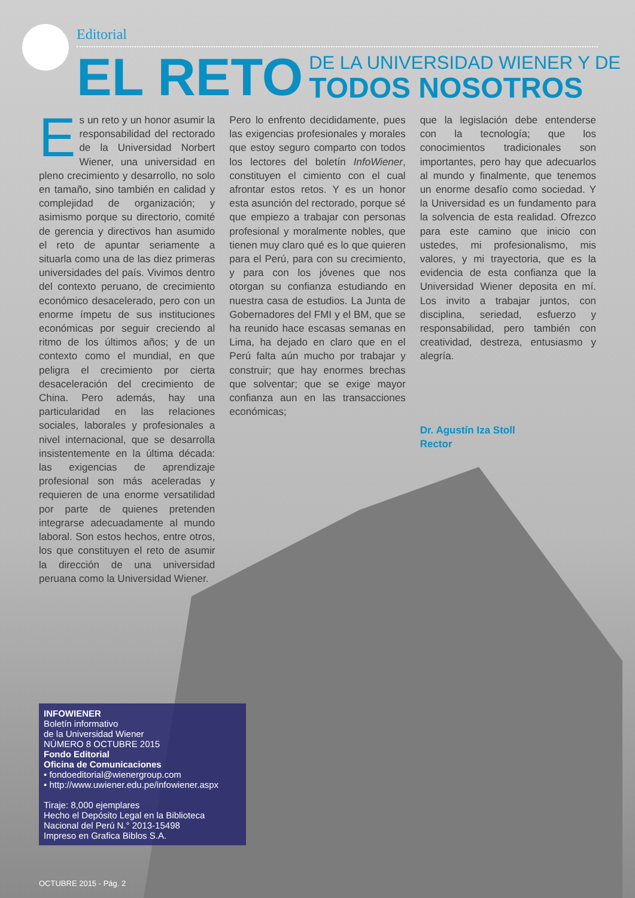Editorial
EL RETO DE LA UNIVERSIDAD WIENER Y DE
TODOS NOSOTROS
Es un reto y un honor asumir la responsabilidad del rectorado de la Universidad Norbert Wiener, una universidad en pleno crecimiento y desarrollo, no solo en tamaño, sino también en calidad y complejidad de organización; y asimismo porque su directorio, comité de gerencia y directivos han asumido el reto de apuntar seriamente a situarla como una de las diez primeras universidades del país. Vivimos dentro del contexto peruano, de crecimiento económico desacelerado, pero con un enorme ímpetu de sus instituciones económicas por seguir creciendo al ritmo de los últimos años; y de un contexto como el mundial, en que peligra el crecimiento por cierta desaceleración del crecimiento de China. Pero además, hay una particularidad en las relaciones sociales, laborales y profesionales a nivel internacional, que se desarrolla insistentemente en la última década: las exigencias de aprendizaje profesional son más aceleradas y requieren de una enorme versatilidad por parte de quienes pretenden integrarse adecuadamente al mundo laboral. Son estos hechos, entre otros, los que constituyen el reto de asumir la dirección de una universidad peruana como la Universidad Wiener.
Pero lo enfrento decididamente, pues las exigencias profesionales y morales que estoy seguro comparto con todos los lectores del boletín InfoWiener, constituyen el cimiento con el cual afrontar estos retos. Y es un honor esta asunción del rectorado, porque sé que empiezo a trabajar con personas profesional y moralmente nobles, que tienen muy claro qué es lo que quieren para el Perú, para con su crecimiento, y para con los jóvenes que nos otorgan su confianza estudiando en nuestra casa de estudios. La Junta de Gobernadores del FMI y el BM, que se ha reunido hace escasas semanas en Lima, ha dejado en claro que en el Perú falta aún mucho por trabajar y construir; que hay enormes brechas que solventar; que se exige mayor confianza aun en las transacciones económicas;
que la legislación debe entenderse con la tecnología; que los conocimientos tradicionales son importantes, pero hay que adecuarlos al mundo y finalmente, que tenemos un enorme desafío como sociedad. Y la Universidad es un fundamento para la solvencia de esta realidad. Ofrezco para este camino que inicio con ustedes, mi profesionalismo, mis valores, y mi trayectoria, que es la evidencia de esta confianza que la Universidad Wiener deposita en mí. Los invito a trabajar juntos, con disciplina, seriedad, esfuerzo y responsabilidad, pero también con creatividad, destreza, entusiasmo y alegría.
Dr. Agustín Iza Stoll
Rector
INFOWIENER
Boletín informativo
de la Universidad Wiener
NÚMERO 8 OCTUBRE 2015
Fondo Editorial
Oficina de Comunicaciones
• fondoeditorial@wienergroup.com
• http://www.uwiener.edu.pe/infowiener.aspx
Tiraje: 8,000 ejemplares
Hecho el Depósito Legal en la Biblioteca Nacional del Perú N.° 2013-15498
Impreso en Grafica Biblos S.A.
OCTUBRE 2015 - Pág. 2